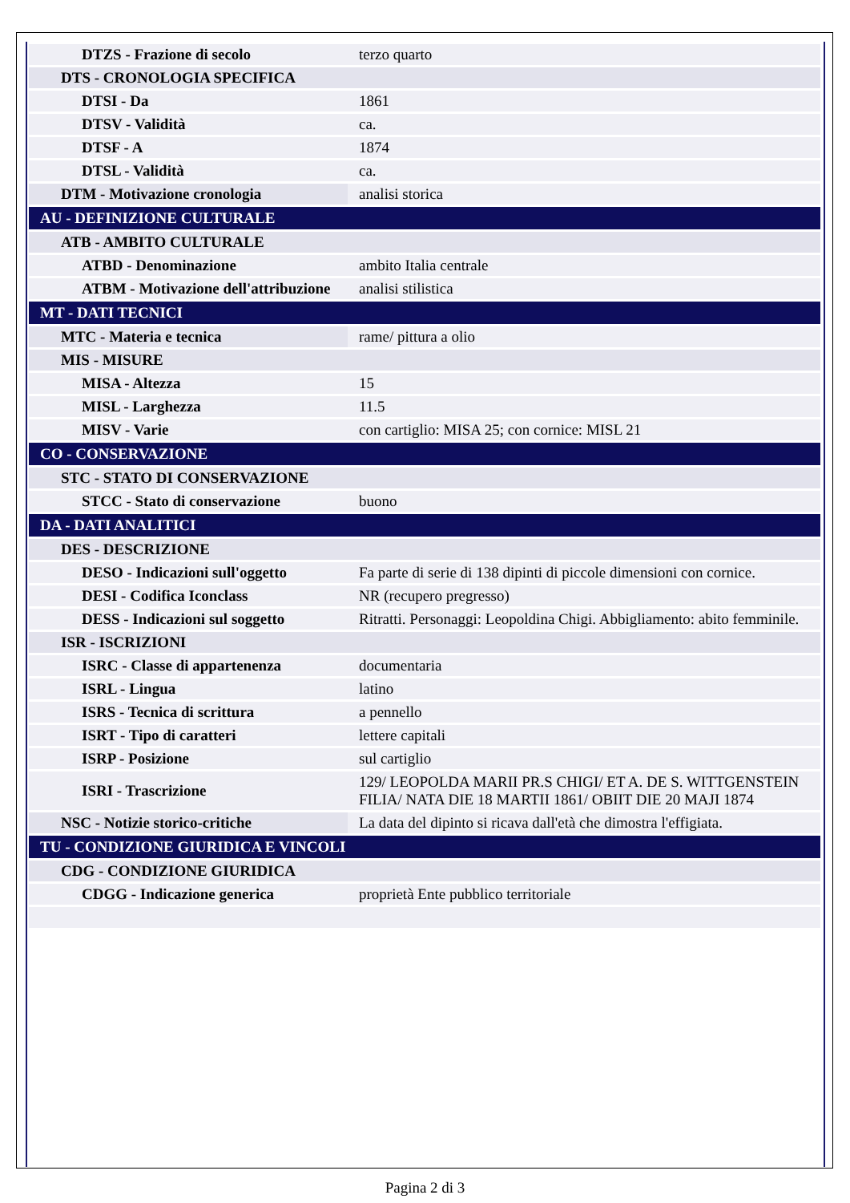| DTZS - Frazione di secolo | terzo quarto |
| DTS - CRONOLOGIA SPECIFICA | |
| DTSI - Da | 1861 |
| DTSV - Validità | ca. |
| DTSF - A | 1874 |
| DTSL - Validità | ca. |
| DTM - Motivazione cronologia | analisi storica |
| AU - DEFINIZIONE CULTURALE | |
| ATB - AMBITO CULTURALE | |
| ATBD - Denominazione | ambito Italia centrale |
| ATBM - Motivazione dell'attribuzione | analisi stilistica |
| MT - DATI TECNICI | |
| MTC - Materia e tecnica | rame/ pittura a olio |
| MIS - MISURE | |
| MISA - Altezza | 15 |
| MISL - Larghezza | 11.5 |
| MISV - Varie | con cartiglio: MISA 25; con cornice: MISL 21 |
| CO - CONSERVAZIONE | |
| STC - STATO DI CONSERVAZIONE | |
| STCC - Stato di conservazione | buono |
| DA - DATI ANALITICI | |
| DES - DESCRIZIONE | |
| DESO - Indicazioni sull'oggetto | Fa parte di serie di 138 dipinti di piccole dimensioni con cornice. |
| DESI - Codifica Iconclass | NR (recupero pregresso) |
| DESS - Indicazioni sul soggetto | Ritratti. Personaggi: Leopoldina Chigi. Abbigliamento: abito femminile. |
| ISR - ISCRIZIONI | |
| ISRC - Classe di appartenenza | documentaria |
| ISRL - Lingua | latino |
| ISRS - Tecnica di scrittura | a pennello |
| ISRT - Tipo di caratteri | lettere capitali |
| ISRP - Posizione | sul cartiglio |
| ISRI - Trascrizione | 129/ LEOPOLDA MARII PR.S CHIGI/ ET A. DE S. WITTGENSTEIN FILIA/ NATA DIE 18 MARTII 1861/ OBIIT DIE 20 MAJI 1874 |
| NSC - Notizie storico-critiche | La data del dipinto si ricava dall'età che dimostra l'effigiata. |
| TU - CONDIZIONE GIURIDICA E VINCOLI | |
| CDG - CONDIZIONE GIURIDICA | |
| CDGG - Indicazione generica | proprietà Ente pubblico territoriale |
Pagina 2 di 3